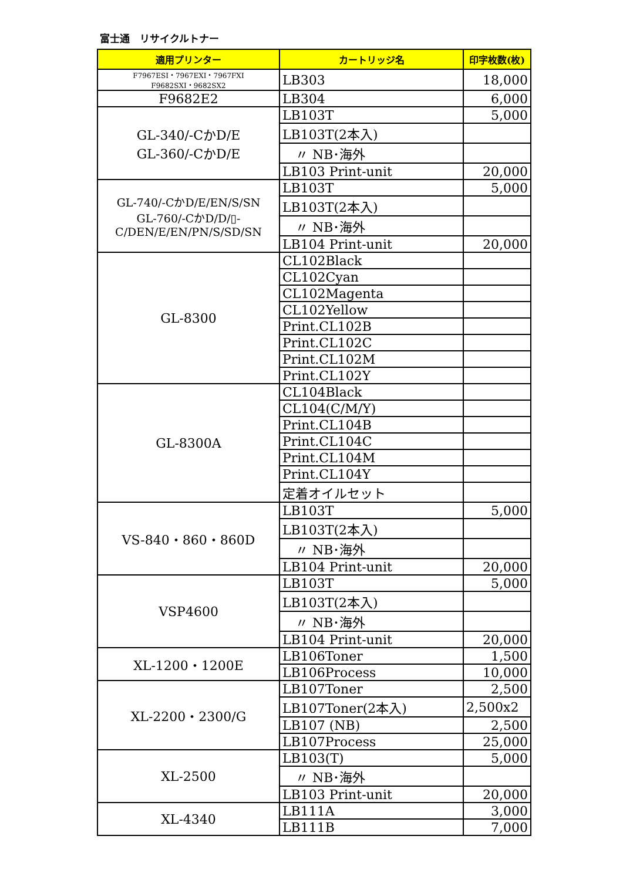富士通　リサイクルトナー
| 適用プリンター | カートリッジ名 | 印字枚数(枚) |
| --- | --- | --- |
| F7967ESI・7967EXI・7967FXI F9682SXI・9682SX2 | LB303 | 18,000 |
| F9682E2 | LB304 | 6,000 |
| GL-340/-CかD/E GL-360/-CかD/E | LB103T | 5,000 |
| | LB103T(2本入) | |
| | 〃 NB･海外 | |
| | LB103 Print-unit | 20,000 |
| GL-740/-CかD/E/EN/S/SN GL-760/-CかD/D/▯- C/DEN/E/EN/PN/S/SD/SN | LB103T | 5,000 |
| | LB103T(2本入) | |
| | 〃 NB･海外 | |
| | LB104 Print-unit | 20,000 |
| GL-8300 | CL102Black | |
| | CL102Cyan | |
| | CL102Magenta | |
| | CL102Yellow | |
| | Print.CL102B | |
| | Print.CL102C | |
| | Print.CL102M | |
| | Print.CL102Y | |
| GL-8300A | CL104Black | |
| | CL104(C/M/Y) | |
| | Print.CL104B | |
| | Print.CL104C | |
| | Print.CL104M | |
| | Print.CL104Y | |
| | 定着オイルセット | |
| VS-840・860・860D | LB103T | 5,000 |
| | LB103T(2本入) | |
| | 〃 NB･海外 | |
| | LB104 Print-unit | 20,000 |
| VSP4600 | LB103T | 5,000 |
| | LB103T(2本入) | |
| | 〃 NB･海外 | |
| | LB104 Print-unit | 20,000 |
| XL-1200・1200E | LB106Toner | 1,500 |
| | LB106Process | 10,000 |
| XL-2200・2300/G | LB107Toner | 2,500 |
| | LB107Toner(2本入) | 2,500x2 |
| | LB107 (NB) | 2,500 |
| | LB107Process | 25,000 |
| XL-2500 | LB103(T) | 5,000 |
| | 〃 NB･海外 | |
| | LB103 Print-unit | 20,000 |
| XL-4340 | LB111A | 3,000 |
| | LB111B | 7,000 |